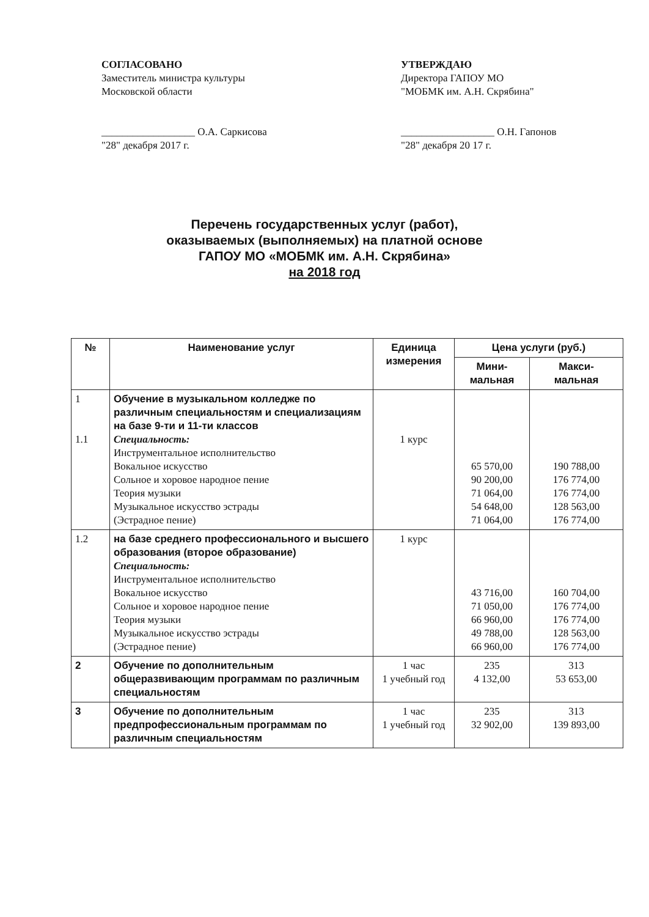СОГЛАСОВАНО
Заместитель министра культуры
Московской области
__________________ О.А. Саркисова
"28" декабря 2017 г.
УТВЕРЖДАЮ
Директора ГАПОУ МО
"МОБМК им. А.Н. Скрябина"
__________________ О.Н. Гапонов
"28" декабря 20 17 г.
Перечень государственных услуг (работ),
оказываемых (выполняемых) на платной основе
ГАПОУ МО «МОБМК им. А.Н. Скрябина»
на 2018 год
| № | Наименование услуг | Единица измерения | Цена услуги (руб.) | |
| --- | --- | --- | --- | --- |
| | | | Мини- мальная | Макси- мальная |
| 1 1.1 | Обучение в музыкальном колледже по различным специальностям и специализациям на базе 9-ти и 11-ти классов Специальность: Инструментальное исполнительство Вокальное искусство Сольное и хоровое народное пение Теория музыки Музыкальное искусство эстрады (Эстрадное пение) | 1 курс | 65 570,00 90 200,00 71 064,00 54 648,00 71 064,00 | 190 788,00 176 774,00 176 774,00 128 563,00 176 774,00 |
| 1.2 | на базе среднего профессионального и высшего образования (второе образование) Специальность: Инструментальное исполнительство Вокальное искусство Сольное и хоровое народное пение Теория музыки Музыкальное искусство эстрады (Эстрадное пение) | 1 курс | 43 716,00 71 050,00 66 960,00 49 788,00 66 960,00 | 160 704,00 176 774,00 176 774,00 128 563,00 176 774,00 |
| 2 | Обучение по дополнительным общеразвивающим программам по различным специальностям | 1 час 1 учебный год | 235 4 132,00 | 313 53 653,00 |
| 3 | Обучение по дополнительным предпрофессиональным программам по различным специальностям | 1 час 1 учебный год | 235 32 902,00 | 313 139 893,00 |